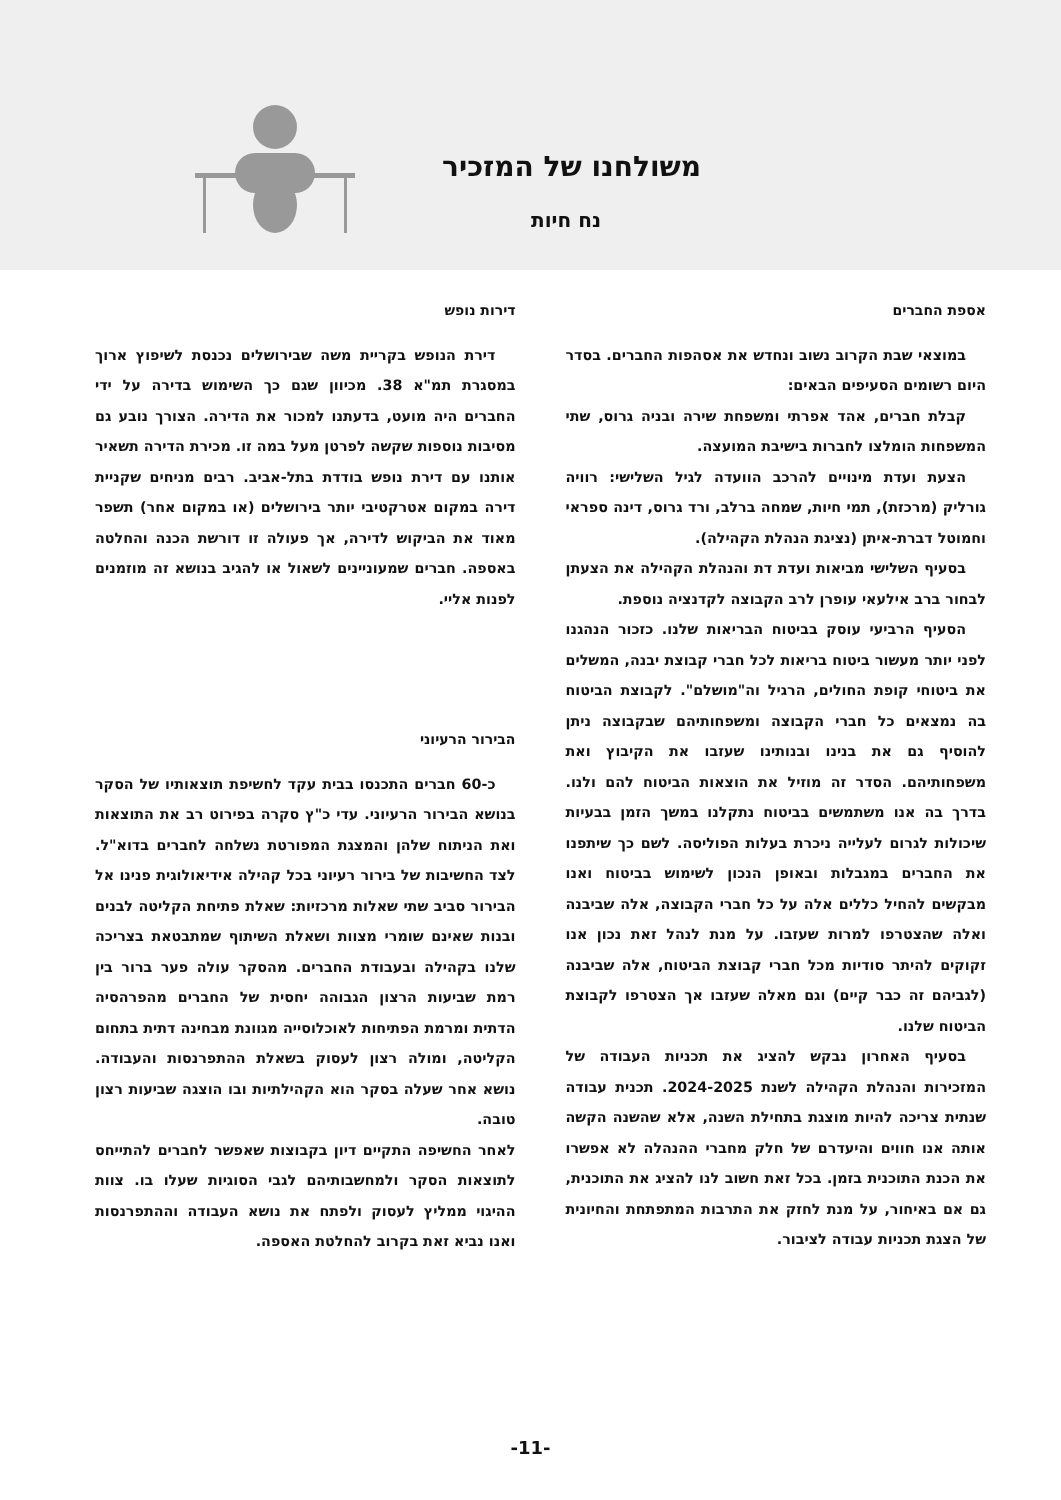משולחנו של המזכיר
נח חיות
אספת החברים
במוצאי שבת הקרוב נשוב ונחדש את אסהפות החברים. בסדר היום רשומים הסעיפים הבאים:
קבלת חברים, אהד אפרתי ומשפחת שירה ובניה גרוס, שתי המשפחות הומלצו לחברות בישיבת המועצה.
הצעת ועדת מינויים להרכב הוועדה לגיל השלישי: רוויה גורליק (מרכזת), תמי חיות, שמחה ברלב, ורד גרוס, דינה ספראי וחמוטל דברת-איתן (נציגת הנהלת הקהילה).
בסעיף השלישי מביאות ועדת דת והנהלת הקהילה את הצעתן לבחור ברב אילעאי עופרן לרב הקבוצה לקדנציה נוספת.
הסעיף הרביעי עוסק בביטוח הבריאות שלנו. כזכור הנהגנו לפני יותר מעשור ביטוח בריאות לכל חברי קבוצת יבנה, המשלים את ביטוחי קופת החולים, הרגיל וה"מושלם". לקבוצת הביטוח בה נמצאים כל חברי הקבוצה ומשפחותיהם שבקבוצה ניתן להוסיף גם את בנינו ובנותינו שעזבו את הקיבוץ ואת משפחותיהם. הסדר זה מוזיל את הוצאות הביטוח להם ולנו. בדרך בה אנו משתמשים בביטוח נתקלנו במשך הזמן בבעיות שיכולות לגרום לעלייה ניכרת בעלות הפוליסה. לשם כך שיתפנו את החברים במגבלות ובאופן הנכון לשימוש בביטוח ואנו מבקשים להחיל כללים אלה על כל חברי הקבוצה, אלה שביבנה ואלה שהצטרפו למרות שעזבו. על מנת לנהל זאת נכון אנו זקוקים להיתר סודיות מכל חברי קבוצת הביטוח, אלה שביבנה (לגביהם זה כבר קיים) וגם מאלה שעזבו אך הצטרפו לקבוצת הביטוח שלנו.
בסעיף האחרון נבקש להציג את תכניות העבודה של המזכירות והנהלת הקהילה לשנת 2024-2025. תכנית עבודה שנתית צריכה להיות מוצגת בתחילת השנה, אלא שהשנה הקשה אותה אנו חווים והיעדרם של חלק מחברי ההנהלה לא אפשרו את הכנת התוכנית בזמן. בכל זאת חשוב לנו להציג את התוכנית, גם אם באיחור, על מנת לחזק את התרבות המתפתחת והחיונית של הצגת תכניות עבודה לציבור.
דירות נופש
דירת הנופש בקריית משה שבירושלים נכנסת לשיפוץ ארוך במסגרת תמ"א 38. מכיוון שגם כך השימוש בדירה על ידי החברים היה מועט, בדעתנו למכור את הדירה. הצורך נובע גם מסיבות נוספות שקשה לפרטן מעל במה זו. מכירת הדירה תשאיר אותנו עם דירת נופש בודדת בתל-אביב. רבים מניחים שקניית דירה במקום אטרקטיבי יותר בירושלים (או במקום אחר) תשפר מאוד את הביקוש לדירה, אך פעולה זו דורשת הכנה והחלטה באספה. חברים שמעוניינים לשאול או להגיב בנושא זה מוזמנים לפנות אליי.
הבירור הרעיוני
כ-60 חברים התכנסו בבית עקד לחשיפת תוצאותיו של הסקר בנושא הבירור הרעיוני. עדי כ"ץ סקרה בפירוט רב את התוצאות ואת הניתוח שלהן והמצגת המפורטת נשלחה לחברים בדוא"ל. לצד החשיבות של בירור רעיוני בכל קהילה אידיאולוגית פנינו אל הבירור סביב שתי שאלות מרכזיות: שאלת פתיחת הקליטה לבנים ובנות שאינם שומרי מצוות ושאלת השיתוף שמתבטאת בצריכה שלנו בקהילה ובעבודת החברים. מהסקר עולה פער ברור בין רמת שביעות הרצון הגבוהה יחסית של החברים מהפרהסיה הדתית ומרמת הפתיחות לאוכלוסייה מגוונת מבחינה דתית בתחום הקליטה, ומולה רצון לעסוק בשאלת ההתפרנסות והעבודה. נושא אחר שעלה בסקר הוא הקהילתיות ובו הוצגה שביעות רצון טובה.
לאחר החשיפה התקיים דיון בקבוצות שאפשר לחברים להתייחס לתוצאות הסקר ולמחשבותיהם לגבי הסוגיות שעלו בו. צוות ההיגוי ממליץ לעסוק ולפתח את נושא העבודה וההתפרנסות ואנו נביא זאת בקרוב להחלטת האספה.
-11-